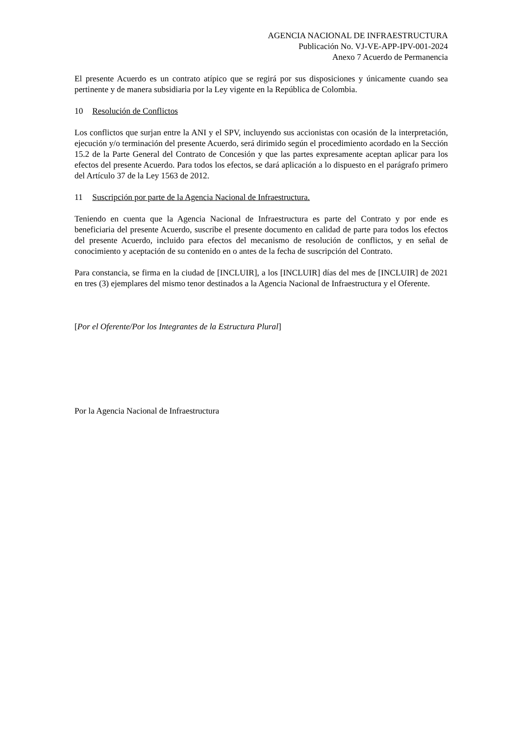AGENCIA NACIONAL DE INFRAESTRUCTURA
Publicación No. VJ-VE-APP-IPV-001-2024
Anexo 7 Acuerdo de Permanencia
El presente Acuerdo es un contrato atípico que se regirá por sus disposiciones y únicamente cuando sea pertinente y de manera subsidiaria por la Ley vigente en la República de Colombia.
10 Resolución de Conflictos
Los conflictos que surjan entre la ANI y el SPV, incluyendo sus accionistas con ocasión de la interpretación, ejecución y/o terminación del presente Acuerdo, será dirimido según el procedimiento acordado en la Sección 15.2 de la Parte General del Contrato de Concesión y que las partes expresamente aceptan aplicar para los efectos del presente Acuerdo. Para todos los efectos, se dará aplicación a lo dispuesto en el parágrafo primero del Artículo 37 de la Ley 1563 de 2012.
11 Suscripción por parte de la Agencia Nacional de Infraestructura.
Teniendo en cuenta que la Agencia Nacional de Infraestructura es parte del Contrato y por ende es beneficiaria del presente Acuerdo, suscribe el presente documento en calidad de parte para todos los efectos del presente Acuerdo, incluido para efectos del mecanismo de resolución de conflictos, y en señal de conocimiento y aceptación de su contenido en o antes de la fecha de suscripción del Contrato.
Para constancia, se firma en la ciudad de [INCLUIR], a los [INCLUIR] días del mes de [INCLUIR] de 2021 en tres (3) ejemplares del mismo tenor destinados a la Agencia Nacional de Infraestructura y el Oferente.
[Por el Oferente/Por los Integrantes de la Estructura Plural]
Por la Agencia Nacional de Infraestructura